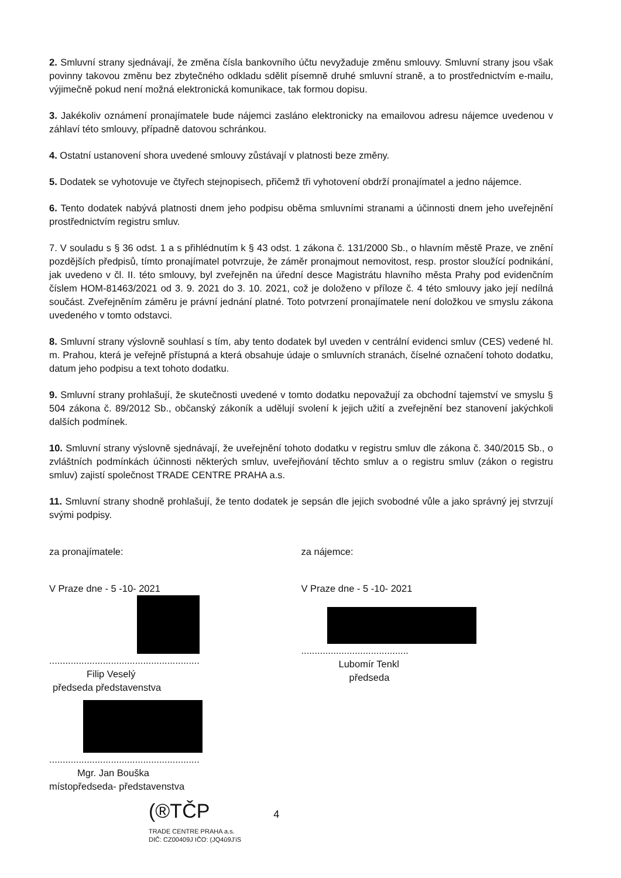2. Smluvní strany sjednávají, že změna čísla bankovního účtu nevyžaduje změnu smlouvy. Smluvní strany jsou však povinny takovou změnu bez zbytečného odkladu sdělit písemně druhé smluvní straně, a to prostřednictvím e-mailu, výjimečně pokud není možná elektronická komunikace, tak formou dopisu.
3. Jakékoliv oznámení pronajímatele bude nájemci zasláno elektronicky na emailovou adresu nájemce uvedenou v záhlaví této smlouvy, případně datovou schránkou.
4. Ostatní ustanovení shora uvedené smlouvy zůstávají v platnosti beze změny.
5. Dodatek se vyhotovuje ve čtyřech stejnopisech, přičemž tři vyhotovení obdrží pronajímatel a jedno nájemce.
6. Tento dodatek nabývá platnosti dnem jeho podpisu oběma smluvními stranami a účinnosti dnem jeho uveřejnění prostřednictvím registru smluv.
7. V souladu s § 36 odst. 1 a s přihlédnutím k § 43 odst. 1 zákona č. 131/2000 Sb., o hlavním městě Praze, ve znění pozdějších předpisů, tímto pronajímatel potvrzuje, že záměr pronajmout nemovitost, resp. prostor sloužící podnikání, jak uvedeno v čl. II. této smlouvy, byl zveřejněn na úřední desce Magistrátu hlavního města Prahy pod evidenčním číslem HOM-81463/2021 od 3. 9. 2021 do 3. 10. 2021, což je doloženo v příloze č. 4 této smlouvy jako její nedílná součást. Zveřejněním záměru je právní jednání platné. Toto potvrzení pronajímatele není doložkou ve smyslu zákona uvedeného v tomto odstavci.
8. Smluvní strany výslovně souhlasí s tím, aby tento dodatek byl uveden v centrální evidenci smluv (CES) vedené hl. m. Prahou, která je veřejně přístupná a která obsahuje údaje o smluvních stranách, číselné označení tohoto dodatku, datum jeho podpisu a text tohoto dodatku.
9. Smluvní strany prohlašují, že skutečnosti uvedené v tomto dodatku nepovažují za obchodní tajemství ve smyslu § 504 zákona č. 89/2012 Sb., občanský zákoník a udělují svolení k jejich užití a zveřejnění bez stanovení jakýchkoli dalších podmínek.
10. Smluvní strany výslovně sjednávají, že uveřejnění tohoto dodatku v registru smluv dle zákona č. 340/2015 Sb., o zvláštních podmínkách účinnosti některých smluv, uveřejňování těchto smluv a o registru smluv (zákon o registru smluv) zajistí společnost TRADE CENTRE PRAHA a.s.
11. Smluvní strany shodně prohlašují, že tento dodatek je sepsán dle jejich svobodné vůle a jako správný jej stvrzují svými podpisy.
za pronajímatele:
V Praze dne - 5 -10- 2021
........................................................
Filip Veselý
předseda představenstva
........................................................
Mgr. Jan Bouška
místopředseda- představenstva
(®TČP 4
TRADE CENTRE PRAHA a.s.
DIČ: CZ00409J IČO: (JQ4û9J'iS
za nájemce:
V Praze dne - 5 -10- 2021
........................................
Lubomír Tenkl
předseda